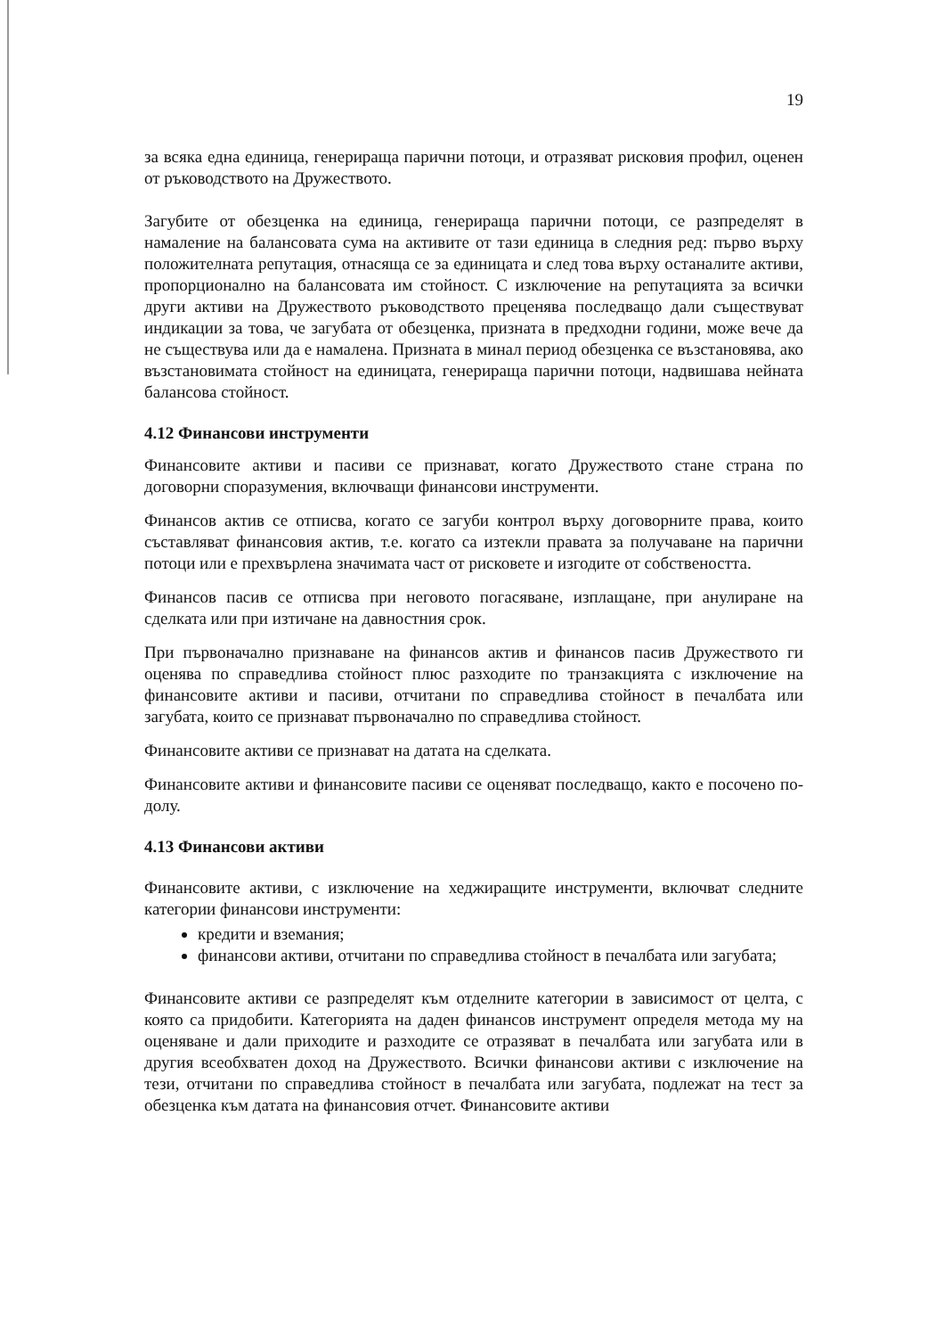19
за всяка една единица, генерираща парични потоци, и отразяват рисковия профил, оценен от ръководството на Дружеството.
Загубите от обезценка на единица, генерираща парични потоци, се разпределят в намаление на балансовата сума на активите от тази единица в следния ред: първо върху положителната репутация, отнасяща се за единицата и след това върху останалите активи, пропорционално на балансовата им стойност. С изключение на репутацията за всички други активи на Дружеството ръководството преценява последващо дали съществуват индикации за това, че загубата от обезценка, призната в предходни години, може вече да не съществува или да е намалена. Призната в минал период обезценка се възстановява, ако възстановимата стойност на единицата, генерираща парични потоци, надвишава нейната балансова стойност.
4.12 Финансови инструменти
Финансовите активи и пасиви се признават, когато Дружеството стане страна по договорни споразумения, включващи финансови инструменти.
Финансов актив се отписва, когато се загуби контрол върху договорните права, които съставляват финансовия актив, т.е. когато са изтекли правата за получаване на парични потоци или е прехвърлена значимата част от рисковете и изгодите от собствеността.
Финансов пасив се отписва при неговото погасяване, изплащане, при анулиране на сделката или при изтичане на давностния срок.
При първоначално признаване на финансов актив и финансов пасив Дружеството ги оценява по справедлива стойност плюс разходите по транзакцията с изключение на финансовите активи и пасиви, отчитани по справедлива стойност в печалбата или загубата, които се признават първоначално по справедлива стойност.
Финансовите активи се признават на датата на сделката.
Финансовите активи и финансовите пасиви се оценяват последващо, както е посочено по-долу.
4.13 Финансови активи
Финансовите активи, с изключение на хеджиращите инструменти, включват следните категории финансови инструменти:
кредити и вземания;
финансови активи, отчитани по справедлива стойност в печалбата или загубата;
Финансовите активи се разпределят към отделните категории в зависимост от целта, с която са придобити. Категорията на даден финансов инструмент определя метода му на оценяване и дали приходите и разходите се отразяват в печалбата или загубата или в другия всеобхватен доход на Дружеството. Всички финансови активи с изключение на тези, отчитани по справедлива стойност в печалбата или загубата, подлежат на тест за обезценка към датата на финансовия отчет. Финансовите активи